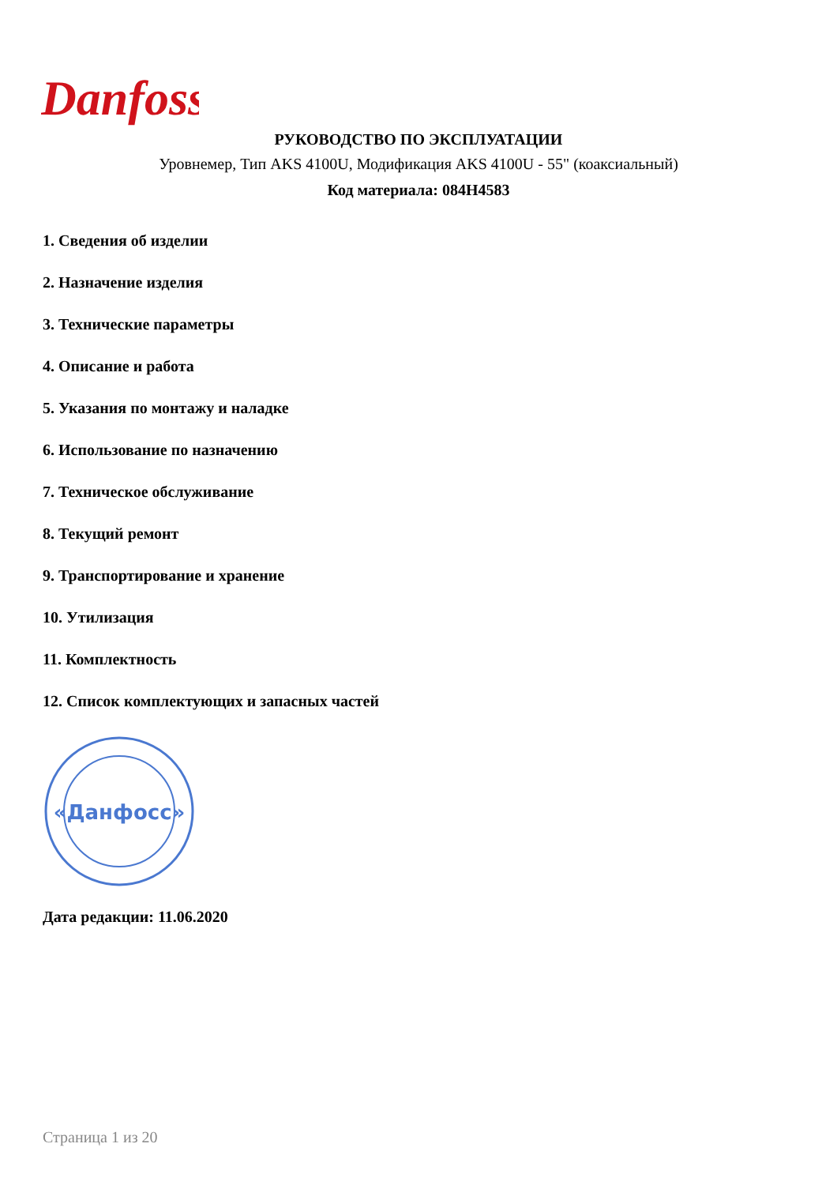Danfoss
РУКОВОДСТВО ПО ЭКСПЛУАТАЦИИ
Уровнемер, Тип AKS 4100U, Модификация AKS 4100U - 55" (коаксиальный)
Код материала: 084H4583
1. Сведения об изделии
2. Назначение изделия
3. Технические параметры
4. Описание и работа
5. Указания по монтажу и наладке
6. Использование по назначению
7. Техническое обслуживание
8. Текущий ремонт
9. Транспортирование и хранение
10. Утилизация
11. Комплектность
12. Список комплектующих и запасных частей
«Данфосс»
Дата редакции: 11.06.2020
Страница 1 из 20